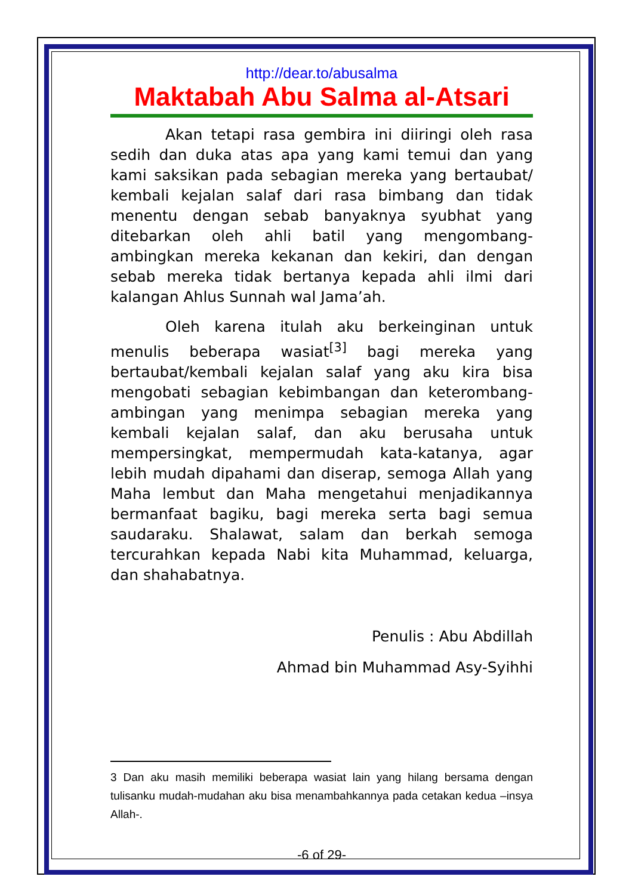http://dear.to/abusalma
Maktabah Abu Salma al-Atsari
Akan tetapi rasa gembira ini diiringi oleh rasa sedih dan duka atas apa yang kami temui dan yang kami saksikan pada sebagian mereka yang bertaubat/ kembali kejalan salaf dari rasa bimbang dan tidak menentu dengan sebab banyaknya syubhat yang ditebarkan oleh ahli batil yang mengombang-ambingkan mereka kekanan dan kekiri, dan dengan sebab mereka tidak bertanya kepada ahli ilmi dari kalangan Ahlus Sunnah wal Jama’ah.
Oleh karena itulah aku berkeinginan untuk menulis beberapa wasiat<sup>[3]</sup> bagi mereka yang bertaubat/kembali kejalan salaf yang aku kira bisa mengobati sebagian kebimbangan dan keterombang-ambingan yang menimpa sebagian mereka yang kembali kejalan salaf, dan aku berusaha untuk mempersingkat, mempermudah kata-katanya, agar lebih mudah dipahami dan diserap, semoga Allah yang Maha lembut dan Maha mengetahui menjadikannya bermanfaat bagiku, bagi mereka serta bagi semua saudaraku. Shalawat, salam dan berkah semoga tercurahkan kepada Nabi kita Muhammad, keluarga, dan shahabatnya.
Penulis : Abu Abdillah
Ahmad bin Muhammad Asy-Syihhi
3 Dan aku masih memiliki beberapa wasiat lain yang hilang bersama dengan tulisanku mudah-mudahan aku bisa menambahkannya pada cetakan kedua –insya Allah-.
-6 of 29-